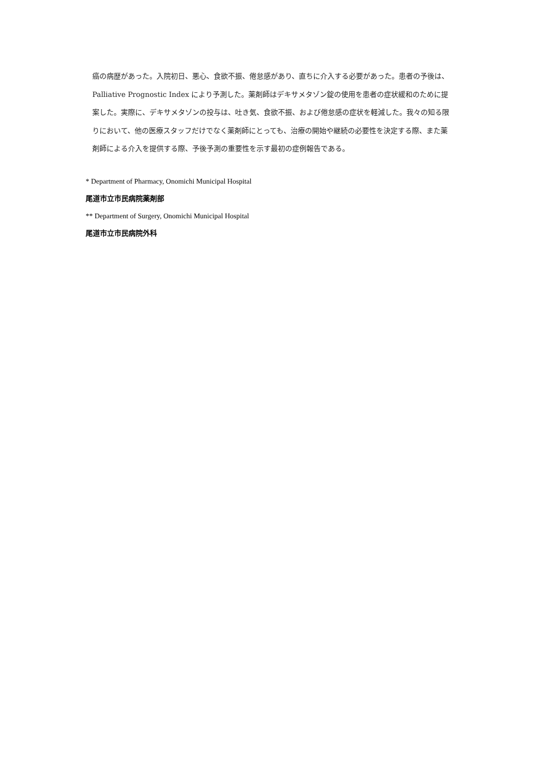癌の病歴があった。入院初日、悪心、食欲不振、倦怠感があり、直ちに介入する必要があった。患者の予後は、Palliative Prognostic Index により予測した。薬剤師はデキサメタゾン錠の使用を患者の症状緩和のために提案した。実際に、デキサメタゾンの投与は、吐き気、食欲不振、および倦怠感の症状を軽減した。我々の知る限りにおいて、他の医療スタッフだけでなく薬剤師にとっても、治療の開始や継続の必要性を決定する際、また薬剤師による介入を提供する際、予後予測の重要性を示す最初の症例報告である。
* Department of Pharmacy, Onomichi Municipal Hospital
尾道市立市民病院薬剤部
** Department of Surgery, Onomichi Municipal Hospital
尾道市立市民病院外科